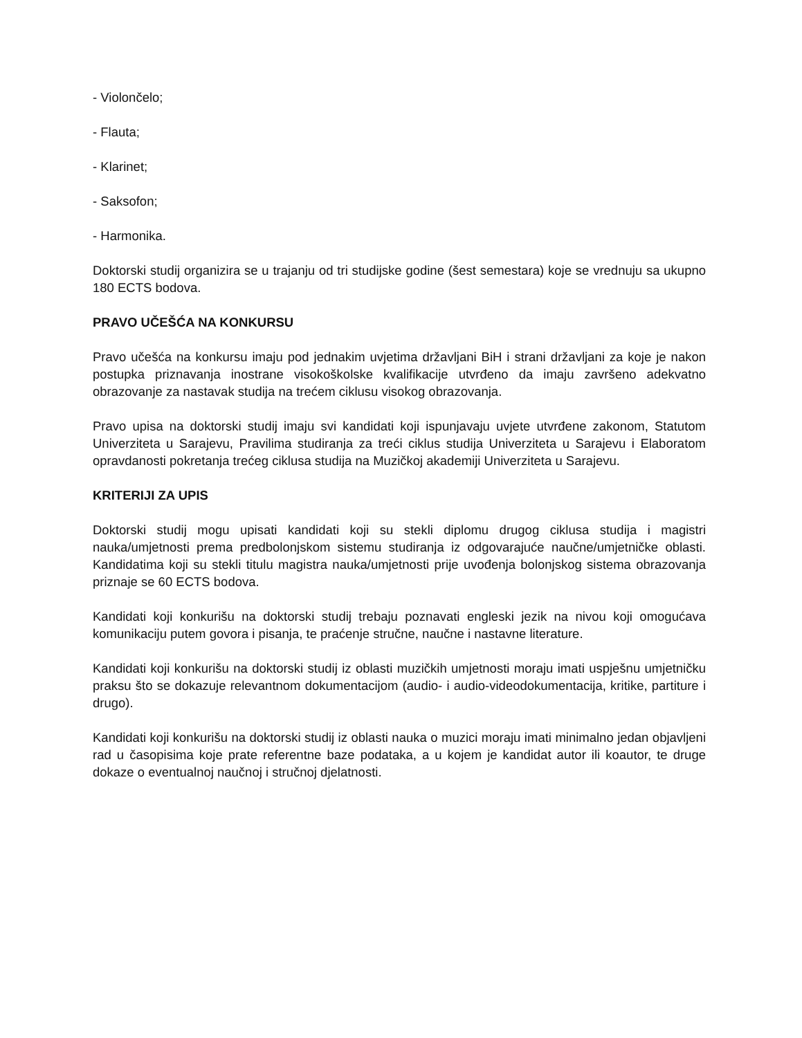- Violončelo;
- Flauta;
- Klarinet;
- Saksofon;
- Harmonika.
Doktorski studij organizira se u trajanju od tri studijske godine (šest semestara) koje se vrednuju sa ukupno 180 ECTS bodova.
PRAVO UČEŠĆA NA KONKURSU
Pravo učešća na konkursu imaju pod jednakim uvjetima državljani BiH i strani državljani za koje je nakon postupka priznavanja inostrane visokoškolske kvalifikacije utvrđeno da imaju završeno adekvatno obrazovanje za nastavak studija na trećem ciklusu visokog obrazovanja.
Pravo upisa na doktorski studij imaju svi kandidati koji ispunjavaju uvjete utvrđene zakonom, Statutom Univerziteta u Sarajevu, Pravilima studiranja za treći ciklus studija Univerziteta u Sarajevu i Elaboratom opravdanosti pokretanja trećeg ciklusa studija na Muzičkoj akademiji Univerziteta u Sarajevu.
KRITERIJI ZA UPIS
Doktorski studij mogu upisati kandidati koji su stekli diplomu drugog ciklusa studija i magistri nauka/umjetnosti prema predbolonjskom sistemu studiranja iz odgovarajuće naučne/umjetničke oblasti. Kandidatima koji su stekli titulu magistra nauka/umjetnosti prije uvođenja bolonjskog sistema obrazovanja priznaje se 60 ECTS bodova.
Kandidati koji konkurišu na doktorski studij trebaju poznavati engleski jezik na nivou koji omogućava komunikaciju putem govora i pisanja, te praćenje stručne, naučne i nastavne literature.
Kandidati koji konkurišu na doktorski studij iz oblasti muzičkih umjetnosti moraju imati uspješnu umjetničku praksu što se dokazuje relevantnom dokumentacijom (audio- i audio-videodokumentacija, kritike, partiture i drugo).
Kandidati koji konkurišu na doktorski studij iz oblasti nauka o muzici moraju imati minimalno jedan objavljeni rad u časopisima koje prate referentne baze podataka, a u kojem je kandidat autor ili koautor, te druge dokaze o eventualnoj naučnoj i stručnoj djelatnosti.